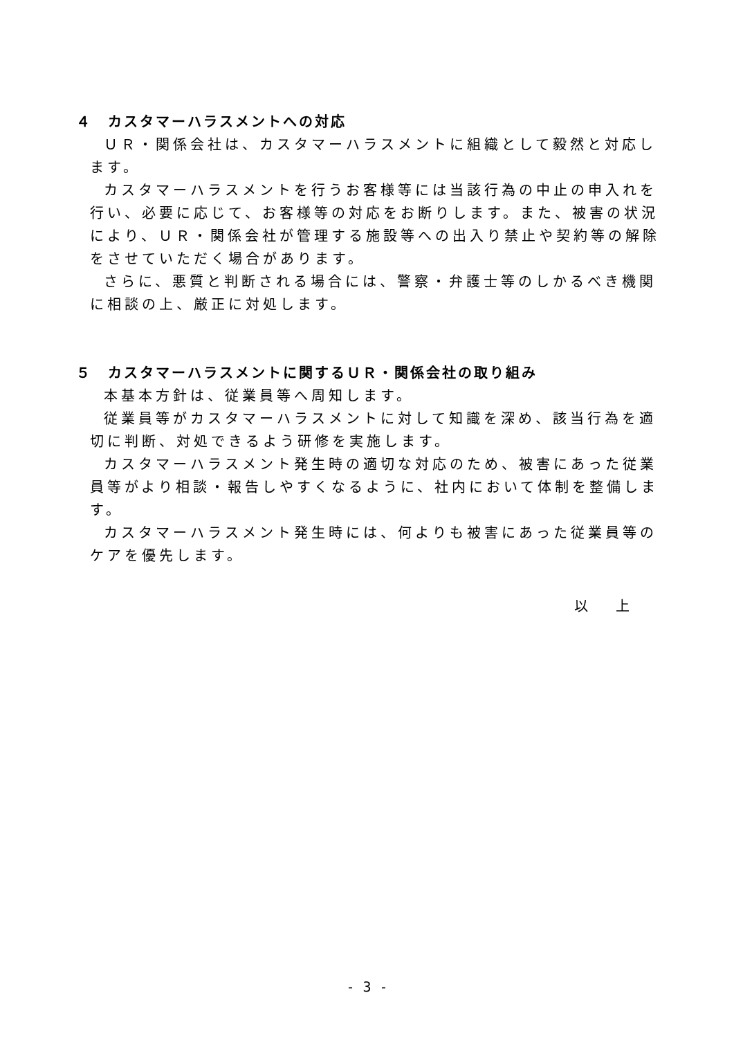４　カスタマーハラスメントへの対応
ＵＲ・関係会社は、カスタマーハラスメントに組織として毅然と対応します。
カスタマーハラスメントを行うお客様等には当該行為の中止の申入れを行い、必要に応じて、お客様等の対応をお断りします。また、被害の状況により、ＵＲ・関係会社が管理する施設等への出入り禁止や契約等の解除をさせていただく場合があります。
さらに、悪質と判断される場合には、警察・弁護士等のしかるべき機関に相談の上、厳正に対処します。
５　カスタマーハラスメントに関するＵＲ・関係会社の取り組み
本基本方針は、従業員等へ周知します。
従業員等がカスタマーハラスメントに対して知識を深め、該当行為を適切に判断、対処できるよう研修を実施します。
カスタマーハラスメント発生時の適切な対応のため、被害にあった従業員等がより相談・報告しやすくなるように、社内において体制を整備します。
カスタマーハラスメント発生時には、何よりも被害にあった従業員等のケアを優先します。
以　上
- 3 -